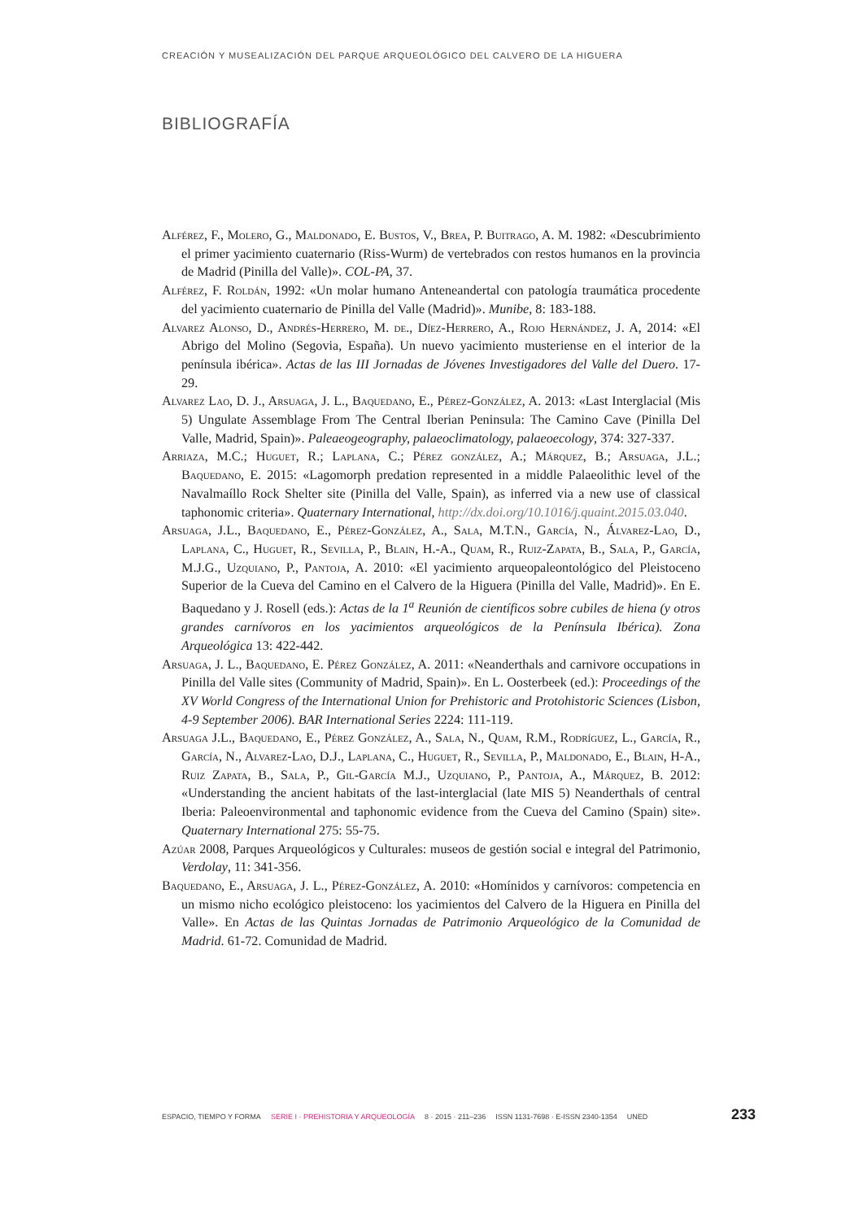CREACIÓN Y MUSEALIZACIÓN DEL PARQUE ARQUEOLÓGICO DEL CALVERO DE LA HIGUERA
BIBLIOGRAFÍA
Alférez, F., Molero, G., Maldonado, E. Bustos, V., Brea, P. Buitrago, A. M. 1982: «Descubrimiento el primer yacimiento cuaternario (Riss-Wurm) de vertebrados con restos humanos en la provincia de Madrid (Pinilla del Valle)». COL-PA, 37.
Alférez, F. Roldán, 1992: «Un molar humano Anteneandertal con patología traumática procedente del yacimiento cuaternario de Pinilla del Valle (Madrid)». Munibe, 8: 183-188.
Alvarez Alonso, D., Andrés-Herrero, M. de., Díez-Herrero, A., Rojo Hernández, J. A, 2014: «El Abrigo del Molino (Segovia, España). Un nuevo yacimiento musteriense en el interior de la península ibérica». Actas de las III Jornadas de Jóvenes Investigadores del Valle del Duero. 17-29.
Alvarez Lao, D. J., Arsuaga, J. L., Baquedano, E., Pérez-González, A. 2013: «Last Interglacial (Mis 5) Ungulate Assemblage From The Central Iberian Peninsula: The Camino Cave (Pinilla Del Valle, Madrid, Spain)». Paleaeogeography, palaeoclimatology, palaeoecology, 374: 327-337.
Arriaza, M.C.; Huguet, R.; Laplana, C.; Pérez gonzález, A.; Márquez, B.; Arsuaga, J.L.; Baquedano, E. 2015: «Lagomorph predation represented in a middle Palaeolithic level of the Navalmaíllo Rock Shelter site (Pinilla del Valle, Spain), as inferred via a new use of classical taphonomic criteria». Quaternary International, http://dx.doi.org/10.1016/j.quaint.2015.03.040.
Arsuaga, J.L., Baquedano, E., Pérez-González, A., Sala, M.T.N., García, N., Álvarez-Lao, D., Laplana, C., Huguet, R., Sevilla, P., Blain, H.-A., Quam, R., Ruiz-Zapata, B., Sala, P., García, M.J.G., Uzquiano, P., Pantoja, A. 2010: «El yacimiento arqueopaleontológico del Pleistoceno Superior de la Cueva del Camino en el Calvero de la Higuera (Pinilla del Valle, Madrid)». En E. Baquedano y J. Rosell (eds.): Actas de la 1<sup>a</sup> Reunión de científicos sobre cubiles de hiena (y otros grandes carnívoros en los yacimientos arqueológicos de la Península Ibérica). Zona Arqueológica 13: 422-442.
Arsuaga, J. L., Baquedano, E. Pérez González, A. 2011: «Neanderthals and carnivore occupations in Pinilla del Valle sites (Community of Madrid, Spain)». En L. Oosterbeek (ed.): Proceedings of the XV World Congress of the International Union for Prehistoric and Protohistoric Sciences (Lisbon, 4-9 September 2006). BAR International Series 2224: 111-119.
Arsuaga J.L., Baquedano, E., Pérez González, A., Sala, N., Quam, R.M., Rodríguez, L., García, R., García, N., Alvarez-Lao, D.J., Laplana, C., Huguet, R., Sevilla, P., Maldonado, E., Blain, H-A., Ruiz Zapata, B., Sala, P., Gil-García M.J., Uzquiano, P., Pantoja, A., Márquez, B. 2012: «Understanding the ancient habitats of the last-interglacial (late MIS 5) Neanderthals of central Iberia: Paleoenvironmental and taphonomic evidence from the Cueva del Camino (Spain) site». Quaternary International 275: 55-75.
Azúar 2008, Parques Arqueológicos y Culturales: museos de gestión social e integral del Patrimonio, Verdolay, 11: 341-356.
Baquedano, E., Arsuaga, J. L., Pérez-González, A. 2010: «Homínidos y carnívoros: competencia en un mismo nicho ecológico pleistoceno: los yacimientos del Calvero de la Higuera en Pinilla del Valle». En Actas de las Quintas Jornadas de Patrimonio Arqueológico de la Comunidad de Madrid. 61-72. Comunidad de Madrid.
ESPACIO, TIEMPO Y FORMA SERIE I · PREHISTORIA Y ARQUEOLOGÍA 8 · 2015 · 211–236 ISSN 1131-7698 · E-ISSN 2340-1354 UNED 233